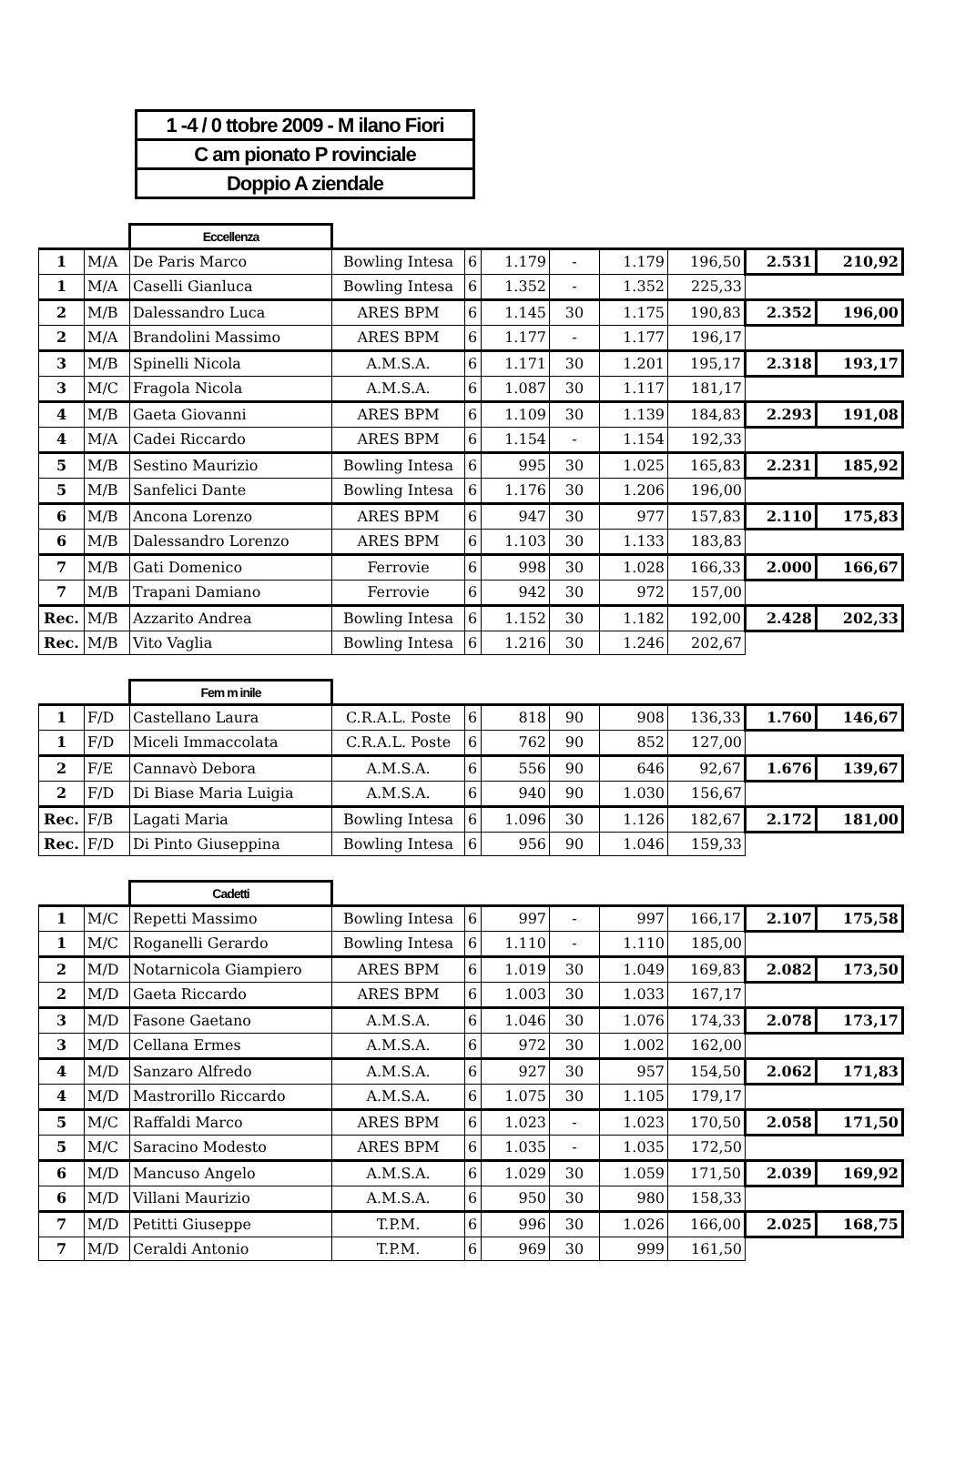| 1 -4 / 0 ttobre 2009 - M ilano Fiori |
| C am pionato P rovinciale |
| Doppio A ziendale |
| | | Eccellenza | | | | | | | | |
| 1 | M/A | De Paris Marco | Bowling Intesa | 6 | 1.179 | - | 1.179 | 196,50 | 2.531 | 210,92 |
| 1 | M/A | Caselli Gianluca | Bowling Intesa | 6 | 1.352 | - | 1.352 | 225,33 | | |
| 2 | M/B | Dalessandro Luca | ARES BPM | 6 | 1.145 | 30 | 1.175 | 190,83 | 2.352 | 196,00 |
| 2 | M/A | Brandolini Massimo | ARES BPM | 6 | 1.177 | - | 1.177 | 196,17 | | |
| 3 | M/B | Spinelli Nicola | A.M.S.A. | 6 | 1.171 | 30 | 1.201 | 195,17 | 2.318 | 193,17 |
| 3 | M/C | Fragola Nicola | A.M.S.A. | 6 | 1.087 | 30 | 1.117 | 181,17 | | |
| 4 | M/B | Gaeta Giovanni | ARES BPM | 6 | 1.109 | 30 | 1.139 | 184,83 | 2.293 | 191,08 |
| 4 | M/A | Cadei Riccardo | ARES BPM | 6 | 1.154 | - | 1.154 | 192,33 | | |
| 5 | M/B | Sestino Maurizio | Bowling Intesa | 6 | 995 | 30 | 1.025 | 165,83 | 2.231 | 185,92 |
| 5 | M/B | Sanfelici Dante | Bowling Intesa | 6 | 1.176 | 30 | 1.206 | 196,00 | | |
| 6 | M/B | Ancona Lorenzo | ARES BPM | 6 | 947 | 30 | 977 | 157,83 | 2.110 | 175,83 |
| 6 | M/B | Dalessandro Lorenzo | ARES BPM | 6 | 1.103 | 30 | 1.133 | 183,83 | | |
| 7 | M/B | Gati Domenico | Ferrovie | 6 | 998 | 30 | 1.028 | 166,33 | 2.000 | 166,67 |
| 7 | M/B | Trapani Damiano | Ferrovie | 6 | 942 | 30 | 972 | 157,00 | | |
| Rec. | M/B | Azzarito Andrea | Bowling Intesa | 6 | 1.152 | 30 | 1.182 | 192,00 | 2.428 | 202,33 |
| Rec. | M/B | Vito Vaglia | Bowling Intesa | 6 | 1.216 | 30 | 1.246 | 202,67 | | |
| | | Fem m inile | | | | | | | | |
| 1 | F/D | Castellano Laura | C.R.A.L. Poste | 6 | 818 | 90 | 908 | 136,33 | 1.760 | 146,67 |
| 1 | F/D | Miceli Immaccolata | C.R.A.L. Poste | 6 | 762 | 90 | 852 | 127,00 | | |
| 2 | F/E | Cannavò Debora | A.M.S.A. | 6 | 556 | 90 | 646 | 92,67 | 1.676 | 139,67 |
| 2 | F/D | Di Biase Maria Luigia | A.M.S.A. | 6 | 940 | 90 | 1.030 | 156,67 | | |
| Rec. | F/B | Lagati Maria | Bowling Intesa | 6 | 1.096 | 30 | 1.126 | 182,67 | 2.172 | 181,00 |
| Rec. | F/D | Di Pinto Giuseppina | Bowling Intesa | 6 | 956 | 90 | 1.046 | 159,33 | | |
| | | Cadetti | | | | | | | | |
| 1 | M/C | Repetti Massimo | Bowling Intesa | 6 | 997 | - | 997 | 166,17 | 2.107 | 175,58 |
| 1 | M/C | Roganelli Gerardo | Bowling Intesa | 6 | 1.110 | - | 1.110 | 185,00 | | |
| 2 | M/D | Notarnicola Giampiero | ARES BPM | 6 | 1.019 | 30 | 1.049 | 169,83 | 2.082 | 173,50 |
| 2 | M/D | Gaeta Riccardo | ARES BPM | 6 | 1.003 | 30 | 1.033 | 167,17 | | |
| 3 | M/D | Fasone Gaetano | A.M.S.A. | 6 | 1.046 | 30 | 1.076 | 174,33 | 2.078 | 173,17 |
| 3 | M/D | Cellana Ermes | A.M.S.A. | 6 | 972 | 30 | 1.002 | 162,00 | | |
| 4 | M/D | Sanzaro Alfredo | A.M.S.A. | 6 | 927 | 30 | 957 | 154,50 | 2.062 | 171,83 |
| 4 | M/D | Mastrorillo Riccardo | A.M.S.A. | 6 | 1.075 | 30 | 1.105 | 179,17 | | |
| 5 | M/C | Raffaldi Marco | ARES BPM | 6 | 1.023 | - | 1.023 | 170,50 | 2.058 | 171,50 |
| 5 | M/C | Saracino Modesto | ARES BPM | 6 | 1.035 | - | 1.035 | 172,50 | | |
| 6 | M/D | Mancuso Angelo | A.M.S.A. | 6 | 1.029 | 30 | 1.059 | 171,50 | 2.039 | 169,92 |
| 6 | M/D | Villani Maurizio | A.M.S.A. | 6 | 950 | 30 | 980 | 158,33 | | |
| 7 | M/D | Petitti Giuseppe | T.P.M. | 6 | 996 | 30 | 1.026 | 166,00 | 2.025 | 168,75 |
| 7 | M/D | Ceraldi Antonio | T.P.M. | 6 | 969 | 30 | 999 | 161,50 | | |